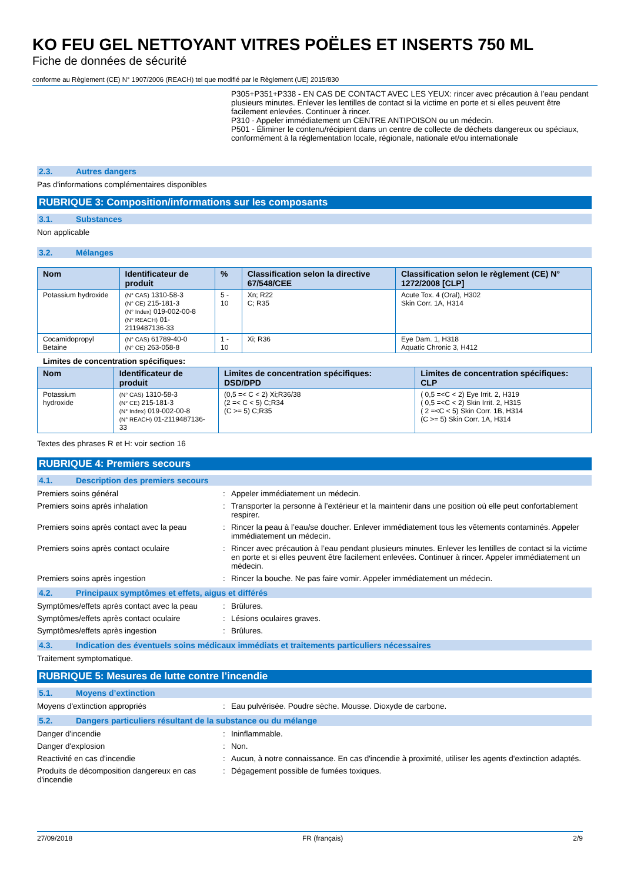KO FEU GEL NETTOYANT VITRES POËLES ET INSERTS 750 ML
Fiche de données de sécurité
conforme au Règlement (CE) N° 1907/2006 (REACH) tel que modifié par le Règlement (UE) 2015/830
P305+P351+P338 - EN CAS DE CONTACT AVEC LES YEUX: rincer avec précaution à l’eau pendant plusieurs minutes. Enlever les lentilles de contact si la victime en porte et si elles peuvent être facilement enlevées. Continuer à rincer.
P310 - Appeler immédiatement un CENTRE ANTIPOISON ou un médecin.
P501 - Éliminer le contenu/récipient dans un centre de collecte de déchets dangereux ou spéciaux, conformément à la réglementation locale, régionale, nationale et/ou internationale
2.3. Autres dangers
Pas d'informations complémentaires disponibles
RUBRIQUE 3: Composition/informations sur les composants
3.1. Substances
Non applicable
3.2. Mélanges
| Nom | Identificateur de produit | % | Classification selon la directive 67/548/CEE | Classification selon le règlement (CE) N° 1272/2008 [CLP] |
| --- | --- | --- | --- | --- |
| Potassium hydroxide | (N° CAS) 1310-58-3 (N° CE) 215-181-3 (N° Index) 019-002-00-8 (N° REACH) 01-2119487136-33 | 5 - 10 | Xn; R22 C; R35 | Acute Tox. 4 (Oral), H302 Skin Corr. 1A, H314 |
| Cocamidopropyl Betaine | (N° CAS) 61789-40-0 (N° CE) 263-058-8 | 1 - 10 | Xi; R36 | Eye Dam. 1, H318 Aquatic Chronic 3, H412 |
Limites de concentration spécifiques:
| Nom | Identificateur de produit | Limites de concentration spécifiques: DSD/DPD | Limites de concentration spécifiques: CLP |
| --- | --- | --- | --- |
| Potassium hydroxide | (N° CAS) 1310-58-3 (N° CE) 215-181-3 (N° Index) 019-002-00-8 (N° REACH) 01-2119487136-33 | (0,5 =< C < 2) Xi;R36/38 (2 =< C < 5) C;R34 (C >= 5) C;R35 | ( 0,5 =<C < 2) Eye Irrit. 2, H319 ( 0,5 =<C < 2) Skin Irrit. 2, H315 ( 2 =<C < 5) Skin Corr. 1B, H314 (C >= 5) Skin Corr. 1A, H314 |
Textes des phrases R et H: voir section 16
RUBRIQUE 4: Premiers secours
4.1. Description des premiers secours
Premiers soins général : Appeler immédiatement un médecin.
Premiers soins après inhalation : Transporter la personne à l’extérieur et la maintenir dans une position où elle peut confortablement respirer.
Premiers soins après contact avec la peau
: Rincer la peau à l’eau/se doucher. Enlever immédiatement tous les vêtements contaminés. Appeler immédiatement un médecin.
Premiers soins après contact oculaire : Rincer avec précaution à l’eau pendant plusieurs minutes. Enlever les lentilles de contact si la victime en porte et si elles peuvent être facilement enlevées. Continuer à rincer. Appeler immédiatement un médecin.
Premiers soins après ingestion : Rincer la bouche. Ne pas faire vomir. Appeler immédiatement un médecin.
4.2. Principaux symptômes et effets, aigus et différés
Symptômes/effets après contact avec la peau
: Brûlures.
Symptômes/effets après contact oculaire : Lésions oculaires graves.
Symptômes/effets après ingestion : Brûlures.
4.3. Indication des éventuels soins médicaux immédiats et traitements particuliers nécessaires
Traitement symptomatique.
RUBRIQUE 5: Mesures de lutte contre l’incendie
5.1. Moyens d’extinction
Moyens d'extinction appropriés : Eau pulvérisée. Poudre sèche. Mousse. Dioxyde de carbone.
5.2. Dangers particuliers résultant de la substance ou du mélange
Danger d'incendie : Ininflammable.
Danger d'explosion : Non.
Reactivité en cas d'incendie : Aucun, à notre connaissance. En cas d'incendie à proximité, utiliser les agents d'extinction adaptés.
Produits de décomposition dangereux en cas d'incendie
: Dégagement possible de fumées toxiques.
27/09/2018 FR (français) 2/9